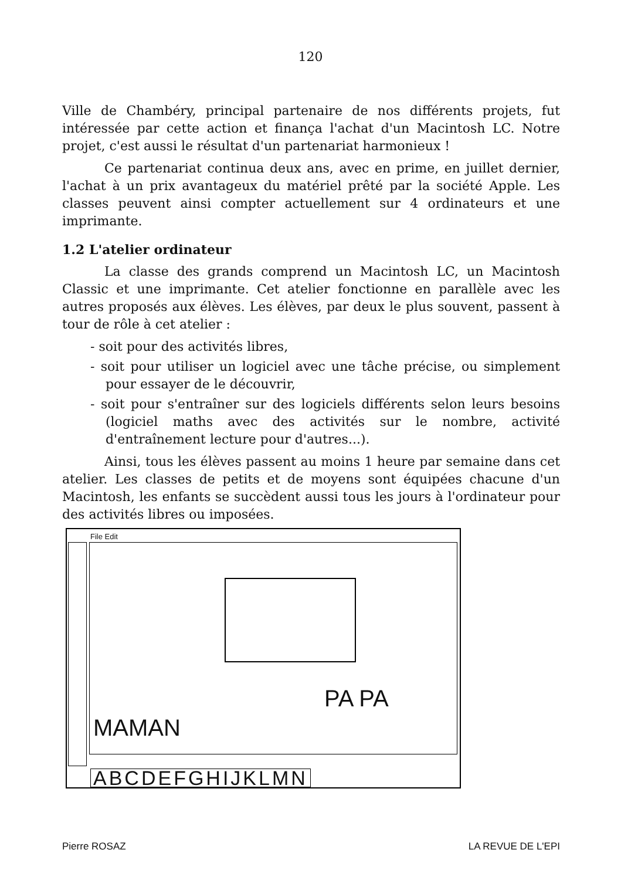120
Ville de Chambéry, principal partenaire de nos différents projets, fut intéressée par cette action et finança l'achat d'un Macintosh LC. Notre projet, c'est aussi le résultat d'un partenariat harmonieux !
Ce partenariat continua deux ans, avec en prime, en juillet dernier, l'achat à un prix avantageux du matériel prêté par la société Apple. Les classes peuvent ainsi compter actuellement sur 4 ordinateurs et une imprimante.
1.2 L'atelier ordinateur
La classe des grands comprend un Macintosh LC, un Macintosh Classic et une imprimante. Cet atelier fonctionne en parallèle avec les autres proposés aux élèves. Les élèves, par deux le plus souvent, passent à tour de rôle à cet atelier :
- soit pour des activités libres,
- soit pour utiliser un logiciel avec une tâche précise, ou simplement pour essayer de le découvrir,
- soit pour s'entraîner sur des logiciels différents selon leurs besoins (logiciel maths avec des activités sur le nombre, activité d'entraînement lecture pour d'autres...).
Ainsi, tous les élèves passent au moins 1 heure par semaine dans cet atelier. Les classes de petits et de moyens sont équipées chacune d'un Macintosh, les enfants se succèdent aussi tous les jours à l'ordinateur pour des activités libres ou imposées.
File Edit
PA PA
MAMAN
ABCDEFGHIJKLMN
Pierre ROSAZ LA REVUE DE L'EPI